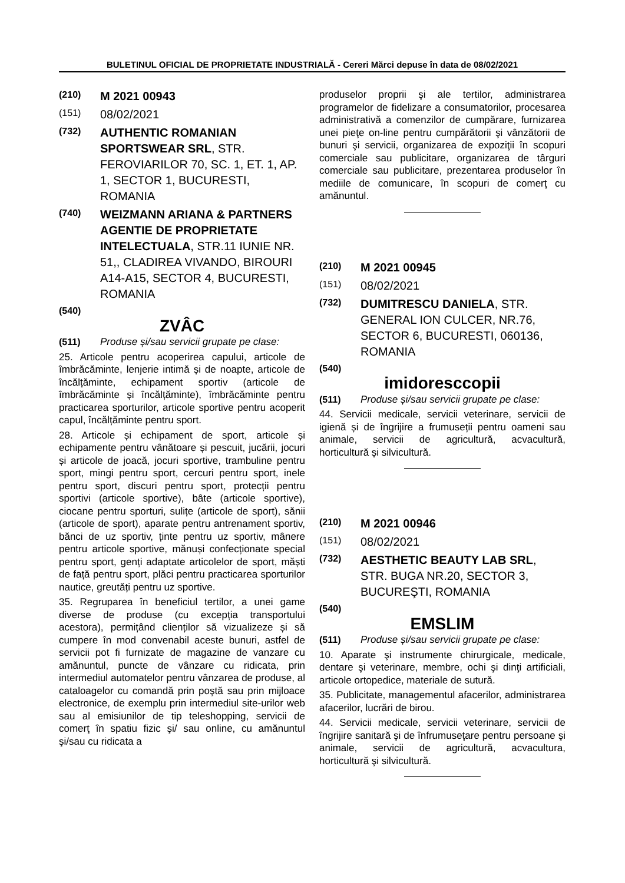BULETINUL OFICIAL DE PROPRIETATE INDUSTRIALĂ - Cereri Mărci depuse în data de 08/02/2021
(210) M 2021 00943
(151) 08/02/2021
(732) AUTHENTIC ROMANIAN SPORTSWEAR SRL, STR. FEROVIARILOR 70, SC. 1, ET. 1, AP. 1, SECTOR 1, BUCURESTI, ROMANIA
(740) WEIZMANN ARIANA & PARTNERS AGENTIE DE PROPRIETATE INTELECTUALA, STR.11 IUNIE NR. 51,, CLADIREA VIVANDO, BIROURI A14-A15, SECTOR 4, BUCURESTI, ROMANIA
(540)
ZVÂC
(511) Produse și/sau servicii grupate pe clase:
25. Articole pentru acoperirea capului, articole de îmbrăcăminte, lenjerie intimă și de noapte, articole de încălțăminte, echipament sportiv (articole de îmbrăcăminte și încălțăminte), îmbrăcăminte pentru practicarea sporturilor, articole sportive pentru acoperit capul, încălțăminte pentru sport.
28. Articole și echipament de sport, articole și echipamente pentru vânătoare și pescuit, jucării, jocuri și articole de joacă, jocuri sportive, trambuline pentru sport, mingi pentru sport, cercuri pentru sport, inele pentru sport, discuri pentru sport, protecții pentru sportivi (articole sportive), bâte (articole sportive), ciocane pentru sporturi, sulițe (articole de sport), sănii (articole de sport), aparate pentru antrenament sportiv, bănci de uz sportiv, ținte pentru uz sportiv, mânere pentru articole sportive, mănuși confecționate special pentru sport, genți adaptate articolelor de sport, măști de față pentru sport, plăci pentru practicarea sporturilor nautice, greutăți pentru uz sportive.
35. Regruparea în beneficiul tertilor, a unei game diverse de produse (cu excepția transportului acestora), permițând clienților să vizualizeze și să cumpere în mod convenabil aceste bunuri, astfel de servicii pot fi furnizate de magazine de vanzare cu amănuntul, puncte de vânzare cu ridicata, prin intermediul automatelor pentru vânzarea de produse, al cataloagelor cu comandă prin poştă sau prin mijloace electronice, de exemplu prin intermediul site-urilor web sau al emisiunilor de tip teleshopping, servicii de comerţ în spatiu fizic şi/ sau online, cu amănuntul şi/sau cu ridicata a
produselor proprii şi ale tertilor, administrarea programelor de fidelizare a consumatorilor, procesarea administrativă a comenzilor de cumpărare, furnizarea unei pieţe on-line pentru cumpărătorii şi vânzătorii de bunuri şi servicii, organizarea de expoziţii în scopuri comerciale sau publicitare, organizarea de târguri comerciale sau publicitare, prezentarea produselor în mediile de comunicare, în scopuri de comerţ cu amănuntul.
(210) M 2021 00945
(151) 08/02/2021
(732) DUMITRESCU DANIELA, STR. GENERAL ION CULCER, NR.76, SECTOR 6, BUCURESTI, 060136, ROMANIA
(540)
imidoresccopii
(511) Produse și/sau servicii grupate pe clase:
44. Servicii medicale, servicii veterinare, servicii de igienă și de îngrijire a frumuseții pentru oameni sau animale, servicii de agricultură, acvacultură, horticultură și silvicultură.
(210) M 2021 00946
(151) 08/02/2021
(732) AESTHETIC BEAUTY LAB SRL, STR. BUGA NR.20, SECTOR 3, BUCUREŞTI, ROMANIA
(540)
EMSLIM
(511) Produse și/sau servicii grupate pe clase:
10. Aparate şi instrumente chirurgicale, medicale, dentare şi veterinare, membre, ochi şi dinţi artificiali, articole ortopedice, materiale de sutură.
35. Publicitate, managementul afacerilor, administrarea afacerilor, lucrări de birou.
44. Servicii medicale, servicii veterinare, servicii de îngrijire sanitară şi de înfrumuseţare pentru persoane şi animale, servicii de agricultură, acvacultura, horticultură şi silvicultură.